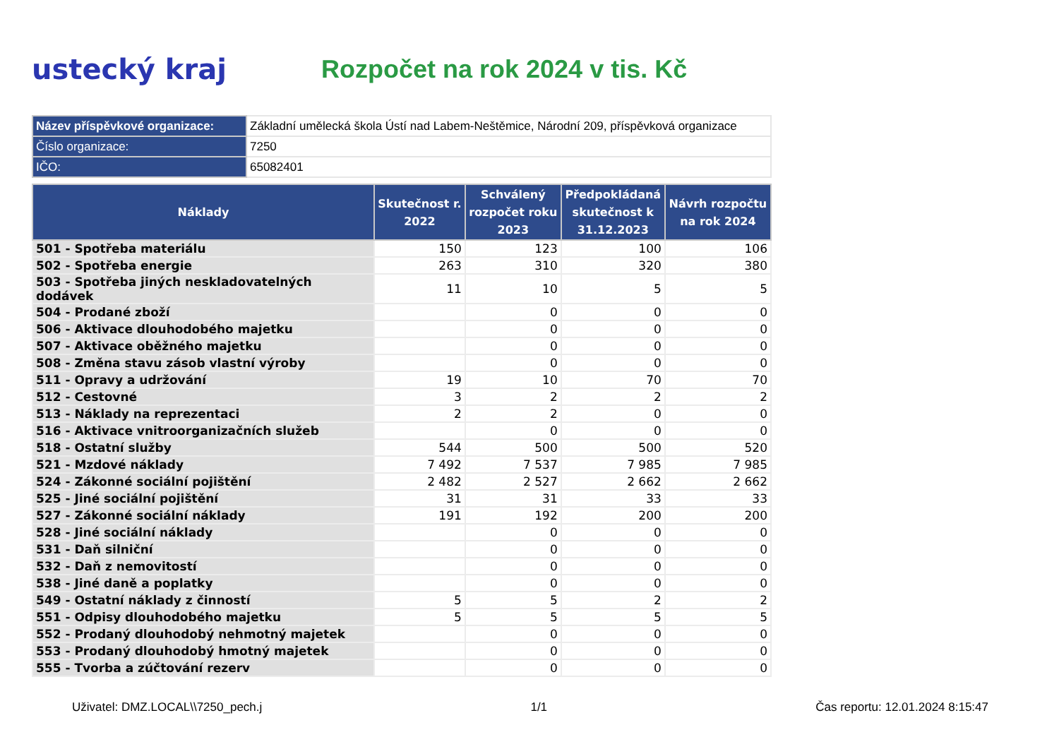ustecký kraj Rozpočet na rok 2024 v tis. Kč
| Název příspěvkové organizace: | Základní umělecká škola Ústí nad Labem-Neštěmice, Národní 209, příspěvková organizace |
| Číslo organizace: | 7250 |
| IČO: | 65082401 |
| Náklady | Skutečnost r. 2022 | Schválený rozpočet roku 2023 | Předpokládaná skutečnost k 31.12.2023 | Návrh rozpočtu na rok 2024 |
| --- | --- | --- | --- | --- |
| 501 - Spotřeba materiálu | 150 | 123 | 100 | 106 |
| 502 - Spotřeba energie | 263 | 310 | 320 | 380 |
| 503 - Spotřeba jiných neskladovatelných dodávek | 11 | 10 | 5 | 5 |
| 504 - Prodané zboží | | 0 | 0 | 0 |
| 506 - Aktivace dlouhodobého majetku | | 0 | 0 | 0 |
| 507 - Aktivace oběžného majetku | | 0 | 0 | 0 |
| 508 - Změna stavu zásob vlastní výroby | | 0 | 0 | 0 |
| 511 - Opravy a udržování | 19 | 10 | 70 | 70 |
| 512 - Cestovné | 3 | 2 | 2 | 2 |
| 513 - Náklady na reprezentaci | 2 | 2 | 0 | 0 |
| 516 - Aktivace vnitroorganizačních služeb | | 0 | 0 | 0 |
| 518 - Ostatní služby | 544 | 500 | 500 | 520 |
| 521 - Mzdové náklady | 7 492 | 7 537 | 7 985 | 7 985 |
| 524 - Zákonné sociální pojištění | 2 482 | 2 527 | 2 662 | 2 662 |
| 525 - Jiné sociální pojištění | 31 | 31 | 33 | 33 |
| 527 - Zákonné sociální náklady | 191 | 192 | 200 | 200 |
| 528 - Jiné sociální náklady | | 0 | 0 | 0 |
| 531 - Daň silniční | | 0 | 0 | 0 |
| 532 - Daň z nemovitostí | | 0 | 0 | 0 |
| 538 - Jiné daně a poplatky | | 0 | 0 | 0 |
| 549 - Ostatní náklady z činností | 5 | 5 | 2 | 2 |
| 551 - Odpisy dlouhodobého majetku | 5 | 5 | 5 | 5 |
| 552 - Prodaný dlouhodobý nehmotný majetek | | 0 | 0 | 0 |
| 553 - Prodaný dlouhodobý hmotný majetek | | 0 | 0 | 0 |
| 555 - Tvorba a zúčtování rezerv | | 0 | 0 | 0 |
Uživatel: DMZ.LOCAL\\7250_pech.j 1/1 Čas reportu: 12.01.2024 8:15:47